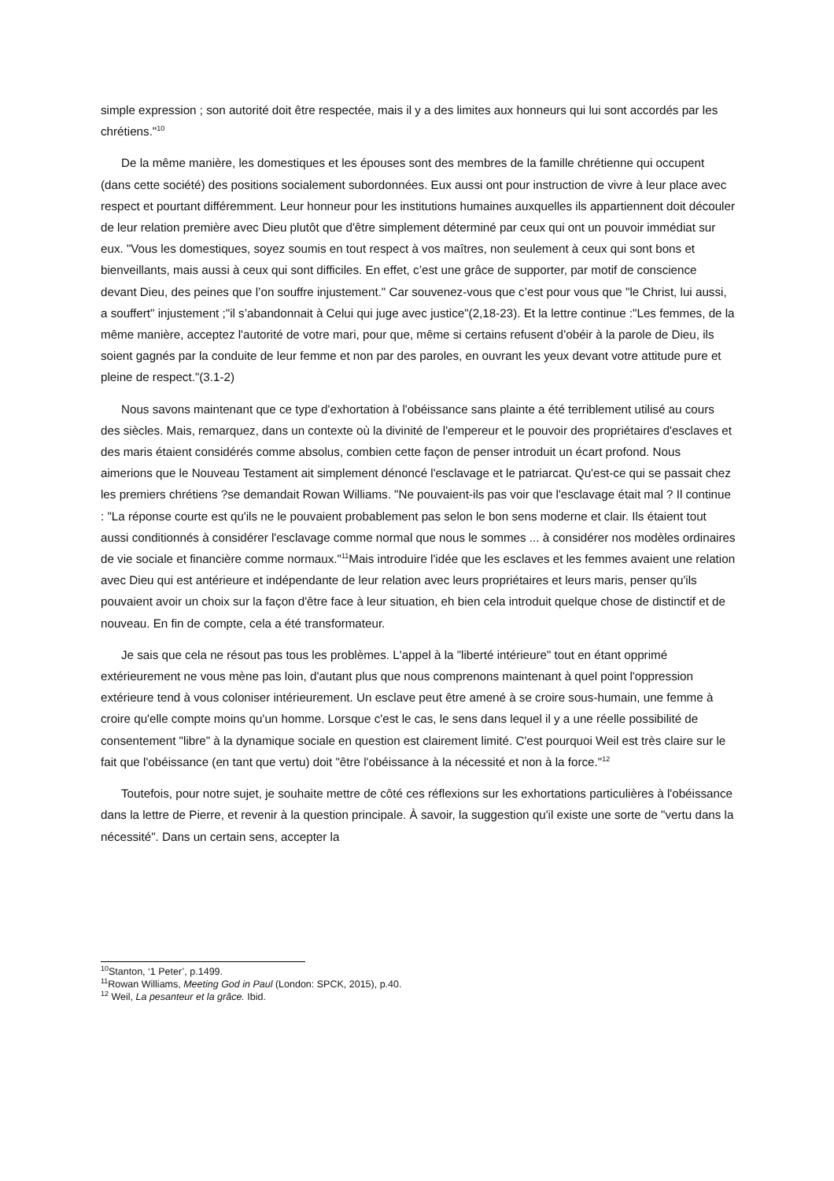simple expression ; son autorité doit être respectée, mais il y a des limites aux honneurs qui lui sont accordés par les chrétiens."<sup>10</sup>
De la même manière, les domestiques et les épouses sont des membres de la famille chrétienne qui occupent (dans cette société) des positions socialement subordonnées. Eux aussi ont pour instruction de vivre à leur place avec respect et pourtant différemment. Leur honneur pour les institutions humaines auxquelles ils appartiennent doit découler de leur relation première avec Dieu plutôt que d'être simplement déterminé par ceux qui ont un pouvoir immédiat sur eux. "Vous les domestiques, soyez soumis en tout respect à vos maîtres, non seulement à ceux qui sont bons et bienveillants, mais aussi à ceux qui sont difficiles. En effet, c’est une grâce de supporter, par motif de conscience devant Dieu, des peines que l’on souffre injustement." Car souvenez-vous que c’est pour vous que "le Christ, lui aussi, a souffert" injustement ;"il s’abandonnait à Celui qui juge avec justice"(2,18-23). Et la lettre continue :"Les femmes, de la même manière, acceptez l'autorité de votre mari, pour que, même si certains refusent d’obéir à la parole de Dieu, ils soient gagnés par la conduite de leur femme et non par des paroles, en ouvrant les yeux devant votre attitude pure et pleine de respect."(3.1-2)
Nous savons maintenant que ce type d'exhortation à l'obéissance sans plainte a été terriblement utilisé au cours des siècles. Mais, remarquez, dans un contexte où la divinité de l'empereur et le pouvoir des propriétaires d'esclaves et des maris étaient considérés comme absolus, combien cette façon de penser introduit un écart profond. Nous aimerions que le Nouveau Testament ait simplement dénoncé l'esclavage et le patriarcat. Qu'est-ce qui se passait chez les premiers chrétiens ?se demandait Rowan Williams. "Ne pouvaient-ils pas voir que l'esclavage était mal ? Il continue : "La réponse courte est qu'ils ne le pouvaient probablement pas selon le bon sens moderne et clair. Ils étaient tout aussi conditionnés à considérer l'esclavage comme normal que nous le sommes ... à considérer nos modèles ordinaires de vie sociale et financière comme normaux."<sup>11</sup>Mais introduire l'idée que les esclaves et les femmes avaient une relation avec Dieu qui est antérieure et indépendante de leur relation avec leurs propriétaires et leurs maris, penser qu'ils pouvaient avoir un choix sur la façon d'être face à leur situation, eh bien cela introduit quelque chose de distinctif et de nouveau. En fin de compte, cela a été transformateur.
Je sais que cela ne résout pas tous les problèmes. L'appel à la "liberté intérieure" tout en étant opprimé extérieurement ne vous mène pas loin, d'autant plus que nous comprenons maintenant à quel point l'oppression extérieure tend à vous coloniser intérieurement. Un esclave peut être amené à se croire sous-humain, une femme à croire qu'elle compte moins qu'un homme. Lorsque c'est le cas, le sens dans lequel il y a une réelle possibilité de consentement "libre" à la dynamique sociale en question est clairement limité. C'est pourquoi Weil est très claire sur le fait que l'obéissance (en tant que vertu) doit "être l'obéissance à la nécessité et non à la force."<sup>12</sup>
Toutefois, pour notre sujet, je souhaite mettre de côté ces réflexions sur les exhortations particulières à l'obéissance dans la lettre de Pierre, et revenir à la question principale. À savoir, la suggestion qu'il existe une sorte de "vertu dans la nécessité". Dans un certain sens, accepter la
<sup>10</sup> Stanton, ‘1 Peter’, p.1499.
<sup>11</sup> Rowan Williams, Meeting God in Paul (London: SPCK, 2015), p.40.
<sup>12</sup> Weil, La pesanteur et la grâce. Ibid.